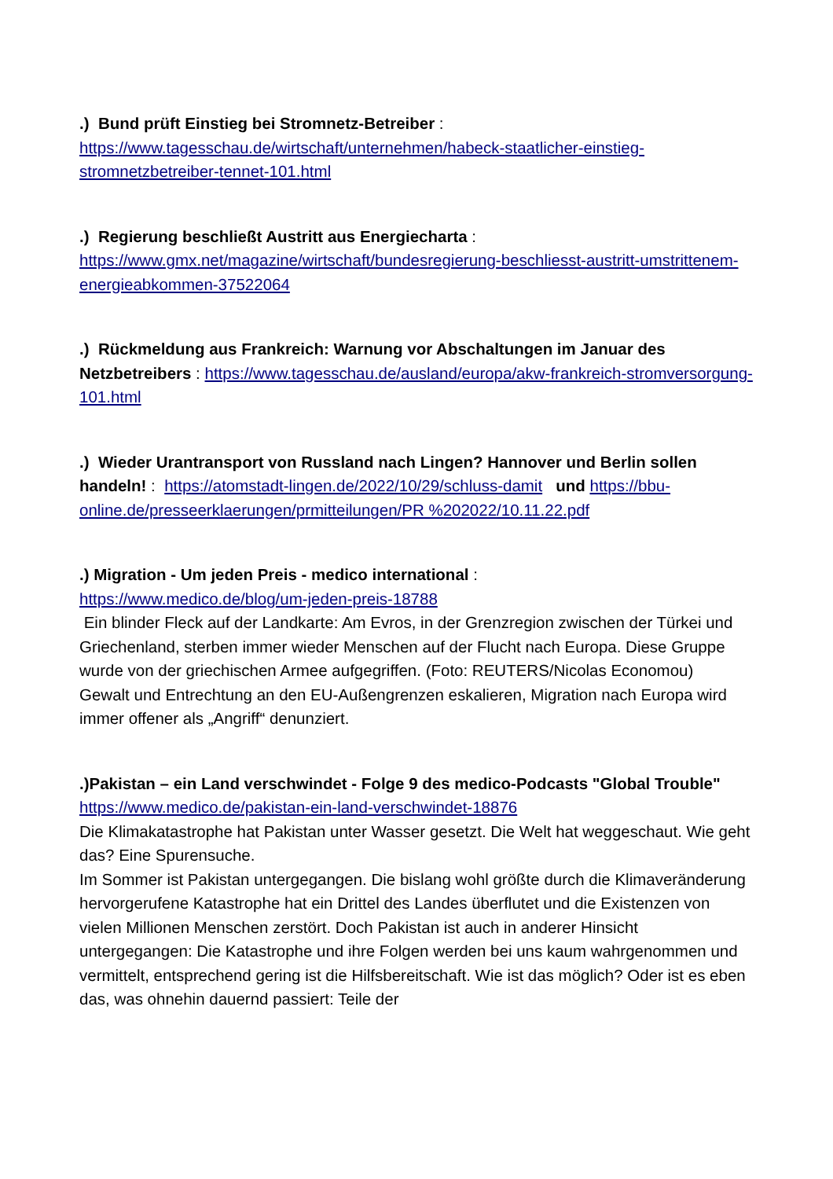.) Bund prüft Einstieg bei Stromnetz-Betreiber :
https://www.tagesschau.de/wirtschaft/unternehmen/habeck-staatlicher-einstieg-stromnetzbetreiber-tennet-101.html
.) Regierung beschließt Austritt aus Energiecharta :
https://www.gmx.net/magazine/wirtschaft/bundesregierung-beschliesst-austritt-umstrittenem-energieabkommen-37522064
.) Rückmeldung aus Frankreich: Warnung vor Abschaltungen im Januar des Netzbetreibers : https://www.tagesschau.de/ausland/europa/akw-frankreich-stromversorgung-101.html
.) Wieder Urantransport von Russland nach Lingen? Hannover und Berlin sollen handeln! : https://atomstadt-lingen.de/2022/10/29/schluss-damit und https://bbu-online.de/presseerklaerungen/prmitteilungen/PR %202022/10.11.22.pdf
.) Migration - Um jeden Preis - medico international :
https://www.medico.de/blog/um-jeden-preis-18788
Ein blinder Fleck auf der Landkarte: Am Evros, in der Grenzregion zwischen der Türkei und Griechenland, sterben immer wieder Menschen auf der Flucht nach Europa. Diese Gruppe wurde von der griechischen Armee aufgegriffen. (Foto: REUTERS/Nicolas Economou)
Gewalt und Entrechtung an den EU-Außengrenzen eskalieren, Migration nach Europa wird immer offener als „Angriff“ denunziert.
.)Pakistan – ein Land verschwindet - Folge 9 des medico-Podcasts "Global Trouble"
https://www.medico.de/pakistan-ein-land-verschwindet-18876
Die Klimakatastrophe hat Pakistan unter Wasser gesetzt. Die Welt hat weggeschaut. Wie geht das? Eine Spurensuche.
Im Sommer ist Pakistan untergegangen. Die bislang wohl größte durch die Klimaveränderung hervorgerufene Katastrophe hat ein Drittel des Landes überflutet und die Existenzen von vielen Millionen Menschen zerstört. Doch Pakistan ist auch in anderer Hinsicht untergegangen: Die Katastrophe und ihre Folgen werden bei uns kaum wahrgenommen und vermittelt, entsprechend gering ist die Hilfsbereitschaft. Wie ist das möglich? Oder ist es eben das, was ohnehin dauernd passiert: Teile der